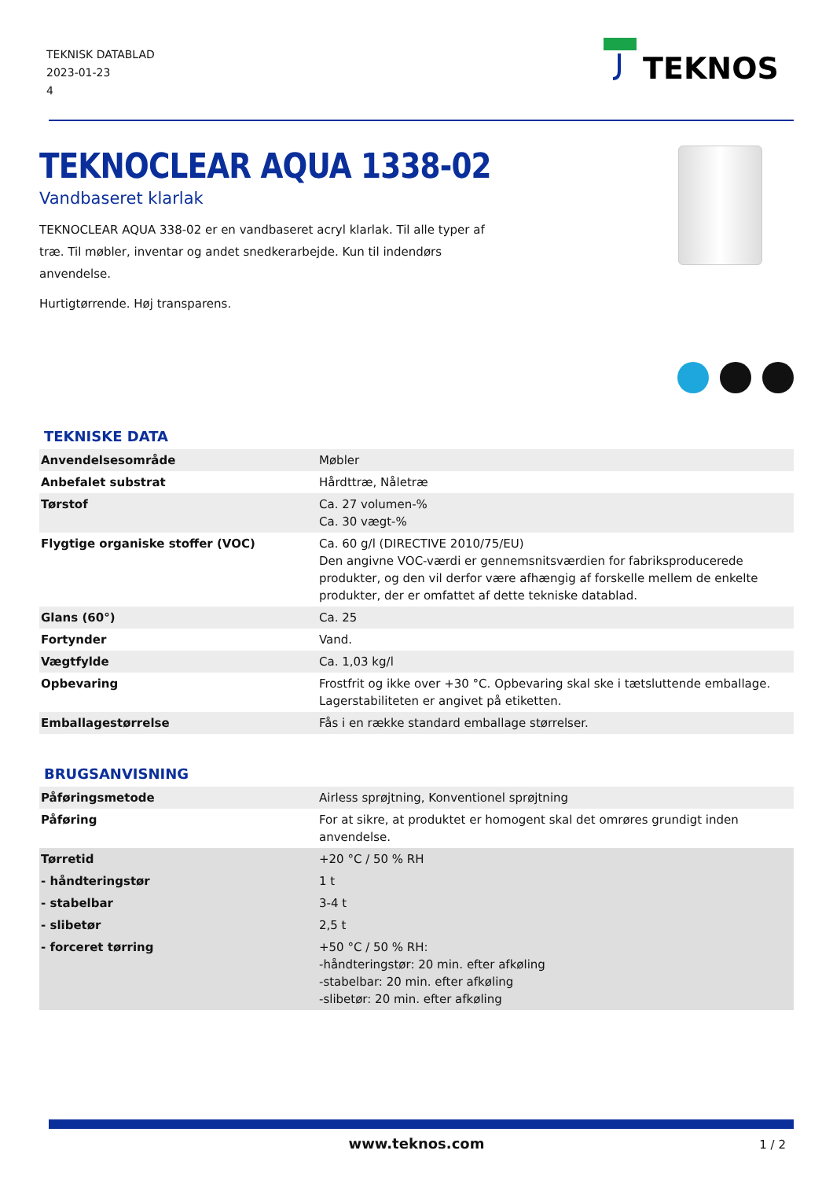TEKNISK DATABLAD
2023-01-23
4
TEKNOS
TEKNOCLEAR AQUA 1338-02
Vandbaseret klarlak
TEKNOCLEAR AQUA 338-02 er en vandbaseret acryl klarlak. Til alle typer af træ. Til møbler, inventar og andet snedkerarbejde. Kun til indendørs anvendelse.
Hurtigtørrende. Høj transparens.
TEKNISKE DATA
| Anvendelsesområde | Møbler |
| Anbefalet substrat | Hårdttræ, Nåletræ |
| Tørstof | Ca. 27 volumen-% Ca. 30 vægt-% |
| Flygtige organiske stoffer (VOC) | Ca. 60 g/l (DIRECTIVE 2010/75/EU) Den angivne VOC-værdi er gennemsnitsværdien for fabriksproducerede produkter, og den vil derfor være afhængig af forskelle mellem de enkelte produkter, der er omfattet af dette tekniske datablad. |
| Glans (60°) | Ca. 25 |
| Fortynder | Vand. |
| Vægtfylde | Ca. 1,03 kg/l |
| Opbevaring | Frostfrit og ikke over +30 °C. Opbevaring skal ske i tætsluttende emballage. Lagerstabiliteten er angivet på etiketten. |
| Emballagestørrelse | Fås i en række standard emballage størrelser. |
BRUGSANVISNING
| Påføringsmetode | Airless sprøjtning, Konventionel sprøjtning |
| Påføring | For at sikre, at produktet er homogent skal det omrøres grundigt inden anvendelse. |
| Tørretid | +20 °C / 50 % RH |
| - håndteringstør | 1 t |
| - stabelbar | 3-4 t |
| - slibetør | 2,5 t |
| - forceret tørring | +50 °C / 50 % RH: -håndteringstør: 20 min. efter afkøling -stabelbar: 20 min. efter afkøling -slibetør: 20 min. efter afkøling |
www.teknos.com 1 / 2